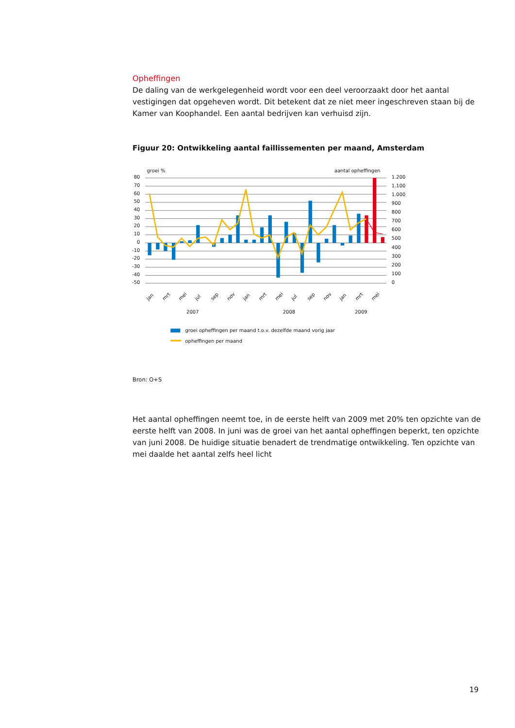Opheffingen
De daling van de werkgelegenheid wordt voor een deel veroorzaakt door het aantal vestigingen dat opgeheven wordt. Dit betekent dat ze niet meer ingeschreven staan bij de Kamer van Koophandel. Een aantal bedrijven kan verhuisd zijn.
Figuur 20: Ontwikkeling aantal faillissementen per maand, Amsterdam
groei %
aantal opheffingen
80
70
60
50
40
30
20
10
0
-10
-20
-30
-40
-50
1.200
1.100
1.000
900
800
700
600
500
400
300
200
100
0
jan
mrt
mei
jul
sep
nov
jan
mrt
mei
jul
sep
nov
jan
mrt
mei
2007
2008
2009
groei opheffingen per maand t.o.v. dezelfde maand vorig jaar
opheffingen per maand
Bron: O+S
Het aantal opheffingen neemt toe, in de eerste helft van 2009 met 20% ten opzichte van de eerste helft van 2008. In juni was de groei van het aantal opheffingen beperkt, ten opzichte van juni 2008. De huidige situatie benadert de trendmatige ontwikkeling. Ten opzichte van mei daalde het aantal zelfs heel licht
19